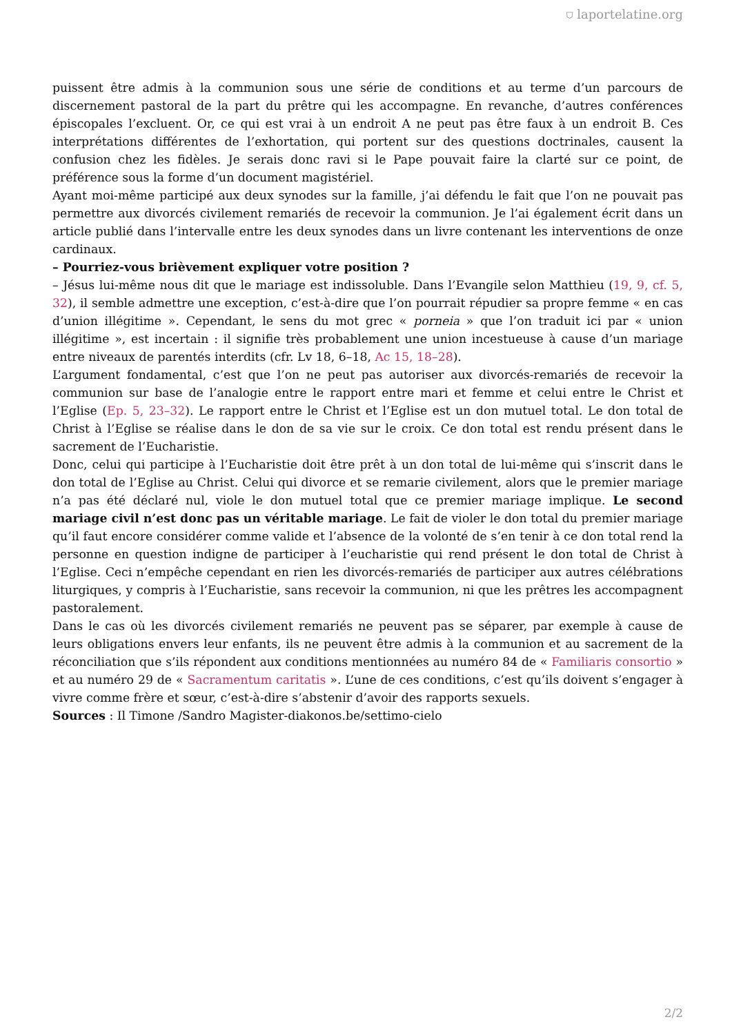⛉ laportelatine.org
puissent être admis à la communion sous une série de conditions et au terme d’un parcours de discernement pastoral de la part du prêtre qui les accompagne. En revanche, d’autres conférences épiscopales l’excluent. Or, ce qui est vrai à un endroit A ne peut pas être faux à un endroit B. Ces interprétations différentes de l’exhortation, qui portent sur des questions doctrinales, causent la confusion chez les fidèles. Je serais donc ravi si le Pape pouvait faire la clarté sur ce point, de préférence sous la forme d’un document magistériel.
Ayant moi-même participé aux deux synodes sur la famille, j’ai défendu le fait que l’on ne pouvait pas permettre aux divorcés civilement remariés de recevoir la communion. Je l’ai également écrit dans un article publié dans l’intervalle entre les deux synodes dans un livre contenant les interventions de onze cardinaux.
– Pourriez-vous brièvement expliquer votre position ?
– Jésus lui-même nous dit que le mariage est indissoluble. Dans l’Evangile selon Matthieu (19, 9, cf. 5, 32), il semble admettre une exception, c’est-à-dire que l’on pourrait répudier sa propre femme « en cas d’union illégitime ». Cependant, le sens du mot grec « porneia » que l’on traduit ici par « union illégitime », est incertain : il signifie très probablement une union incestueuse à cause d’un mariage entre niveaux de parentés interdits (cfr. Lv 18, 6–18, Ac 15, 18–28).
L’argument fondamental, c’est que l’on ne peut pas autoriser aux divorcés-remariés de recevoir la communion sur base de l’analogie entre le rapport entre mari et femme et celui entre le Christ et l’Eglise (Ep. 5, 23–32). Le rapport entre le Christ et l’Eglise est un don mutuel total. Le don total de Christ à l’Eglise se réalise dans le don de sa vie sur le croix. Ce don total est rendu présent dans le sacrement de l’Eucharistie.
Donc, celui qui participe à l’Eucharistie doit être prêt à un don total de lui-même qui s’inscrit dans le don total de l’Eglise au Christ. Celui qui divorce et se remarie civilement, alors que le premier mariage n’a pas été déclaré nul, viole le don mutuel total que ce premier mariage implique. Le second mariage civil n’est donc pas un véritable mariage. Le fait de violer le don total du premier mariage qu’il faut encore considérer comme valide et l’absence de la volonté de s’en tenir à ce don total rend la personne en question indigne de participer à l’eucharistie qui rend présent le don total de Christ à l’Eglise. Ceci n’empêche cependant en rien les divorcés-remariés de participer aux autres célébrations liturgiques, y compris à l’Eucharistie, sans recevoir la communion, ni que les prêtres les accompagnent pastoralement.
Dans le cas où les divorcés civilement remariés ne peuvent pas se séparer, par exemple à cause de leurs obligations envers leur enfants, ils ne peuvent être admis à la communion et au sacrement de la réconciliation que s’ils répondent aux conditions mentionnées au numéro 84 de « Familiaris consortio » et au numéro 29 de « Sacramentum caritatis ». L’une de ces conditions, c’est qu’ils doivent s’engager à vivre comme frère et sœur, c’est-à-dire s’abstenir d’avoir des rapports sexuels.
Sources : Il Timone /Sandro Magister-diakonos.be/settimo-cielo
2/2